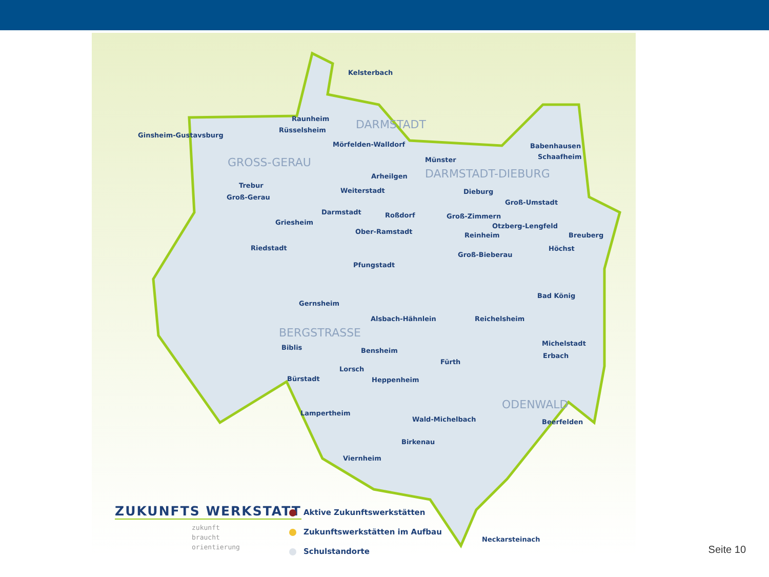Kelsterbach
Raunheim
Rüsselsheim
Ginsheim-Gustavsburg
Mörfelden-Walldorf
DARMSTADT
GROSS-GERAU Münster
Babenhausen
Schaafheim
DARMSTADT-DIEBURG
Arheilgen
Trebur
Groß-Gerau
Weiterstadt Dieburg
Groß-Umstadt
Darmstadt Roßdorf Groß-Zimmern
Griesheim Otzberg-Lengfeld
Ober-Ramstadt Reinheim Breuberg
Riedstadt Höchst
Groß-Bieberau
Pfungstadt
Bad König
Gernsheim
Alsbach-Hähnlein Reichelsheim
BERGSTRASSE
Michelstadt
Biblis Bensheim
Erbach
Fürth
Lorsch
Bürstadt Heppenheim
ODENWALD
Lampertheim
Wald-Michelbach Beerfelden
Birkenau
Viernheim
Neckarsteinach
ZUKUNFTS WERKSTATT
zukunft
braucht
orientierung
Aktive Zukunftswerkstätten
Zukunftswerkstätten im Aufbau
Schulstandorte
Seite 10